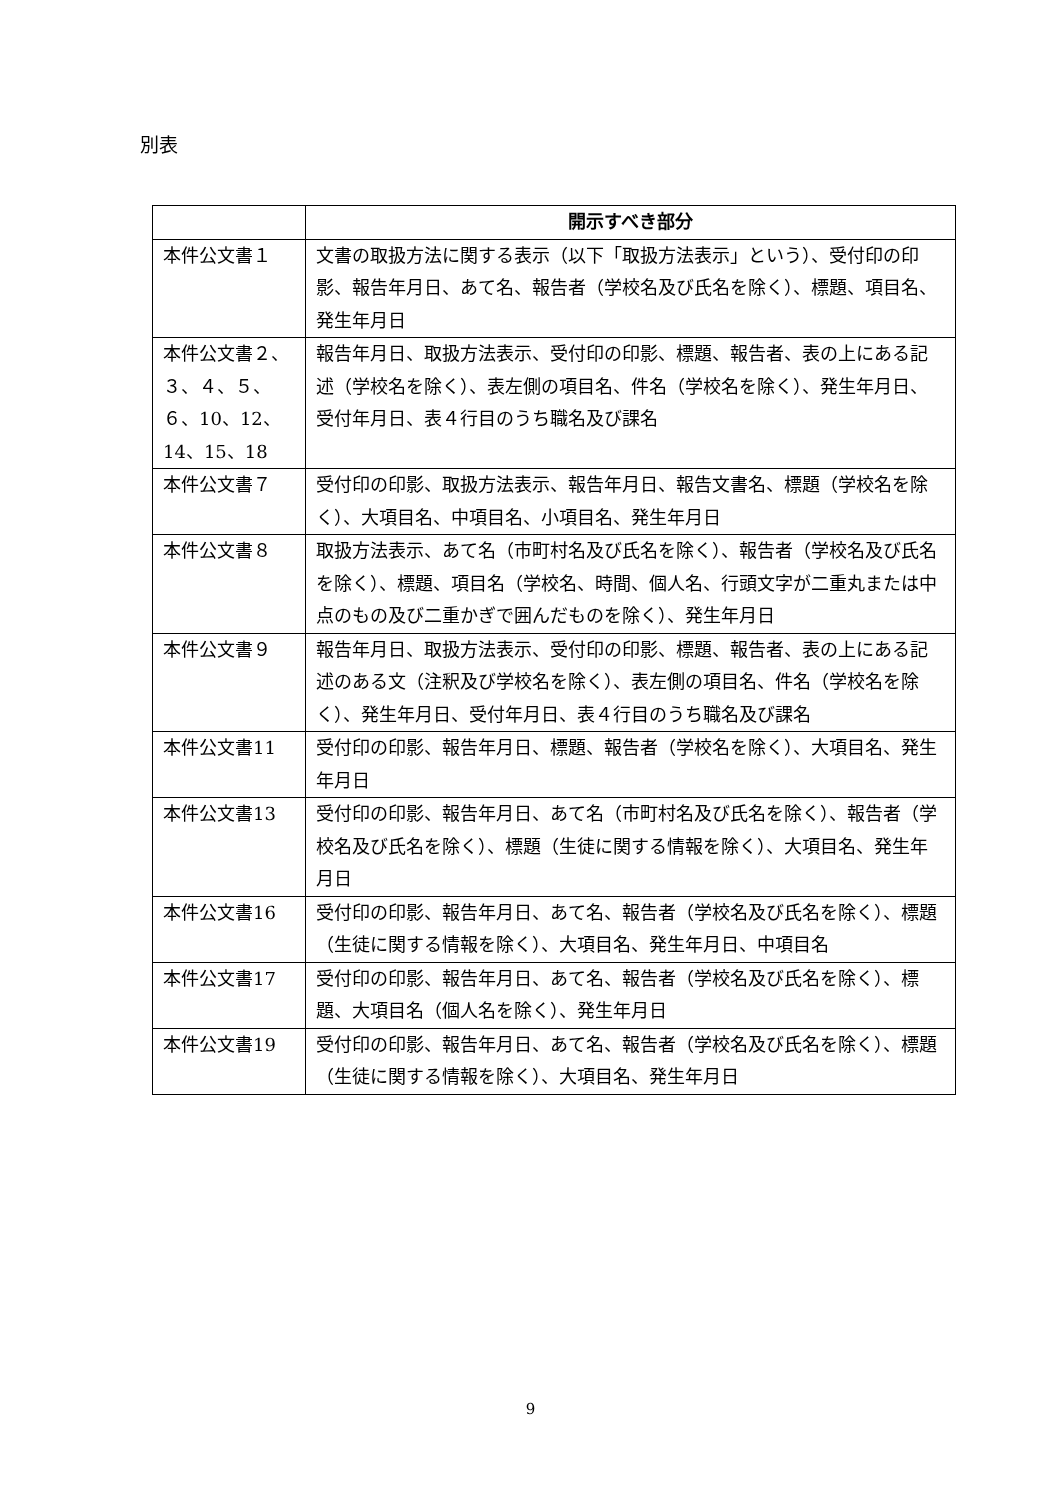別表
| | 開示すべき部分 |
| --- | --- |
| 本件公文書１ | 文書の取扱方法に関する表示（以下「取扱方法表示」という）、受付印の印影、報告年月日、あて名、報告者（学校名及び氏名を除く）、標題、項目名、発生年月日 |
| 本件公文書２、３、４、５、６、10、12、14、15、18 | 報告年月日、取扱方法表示、受付印の印影、標題、報告者、表の上にある記述（学校名を除く）、表左側の項目名、件名（学校名を除く）、発生年月日、受付年月日、表４行目のうち職名及び課名 |
| 本件公文書７ | 受付印の印影、取扱方法表示、報告年月日、報告文書名、標題（学校名を除く）、大項目名、中項目名、小項目名、発生年月日 |
| 本件公文書８ | 取扱方法表示、あて名（市町村名及び氏名を除く）、報告者（学校名及び氏名を除く）、標題、項目名（学校名、時間、個人名、行頭文字が二重丸または中点のもの及び二重かぎで囲んだものを除く）、発生年月日 |
| 本件公文書９ | 報告年月日、取扱方法表示、受付印の印影、標題、報告者、表の上にある記述のある文（注釈及び学校名を除く）、表左側の項目名、件名（学校名を除く）、発生年月日、受付年月日、表４行目のうち職名及び課名 |
| 本件公文書11 | 受付印の印影、報告年月日、標題、報告者（学校名を除く）、大項目名、発生年月日 |
| 本件公文書13 | 受付印の印影、報告年月日、あて名（市町村名及び氏名を除く）、報告者（学校名及び氏名を除く）、標題（生徒に関する情報を除く）、大項目名、発生年月日 |
| 本件公文書16 | 受付印の印影、報告年月日、あて名、報告者（学校名及び氏名を除く）、標題（生徒に関する情報を除く）、大項目名、発生年月日、中項目名 |
| 本件公文書17 | 受付印の印影、報告年月日、あて名、報告者（学校名及び氏名を除く）、標題、大項目名（個人名を除く）、発生年月日 |
| 本件公文書19 | 受付印の印影、報告年月日、あて名、報告者（学校名及び氏名を除く）、標題（生徒に関する情報を除く）、大項目名、発生年月日 |
9